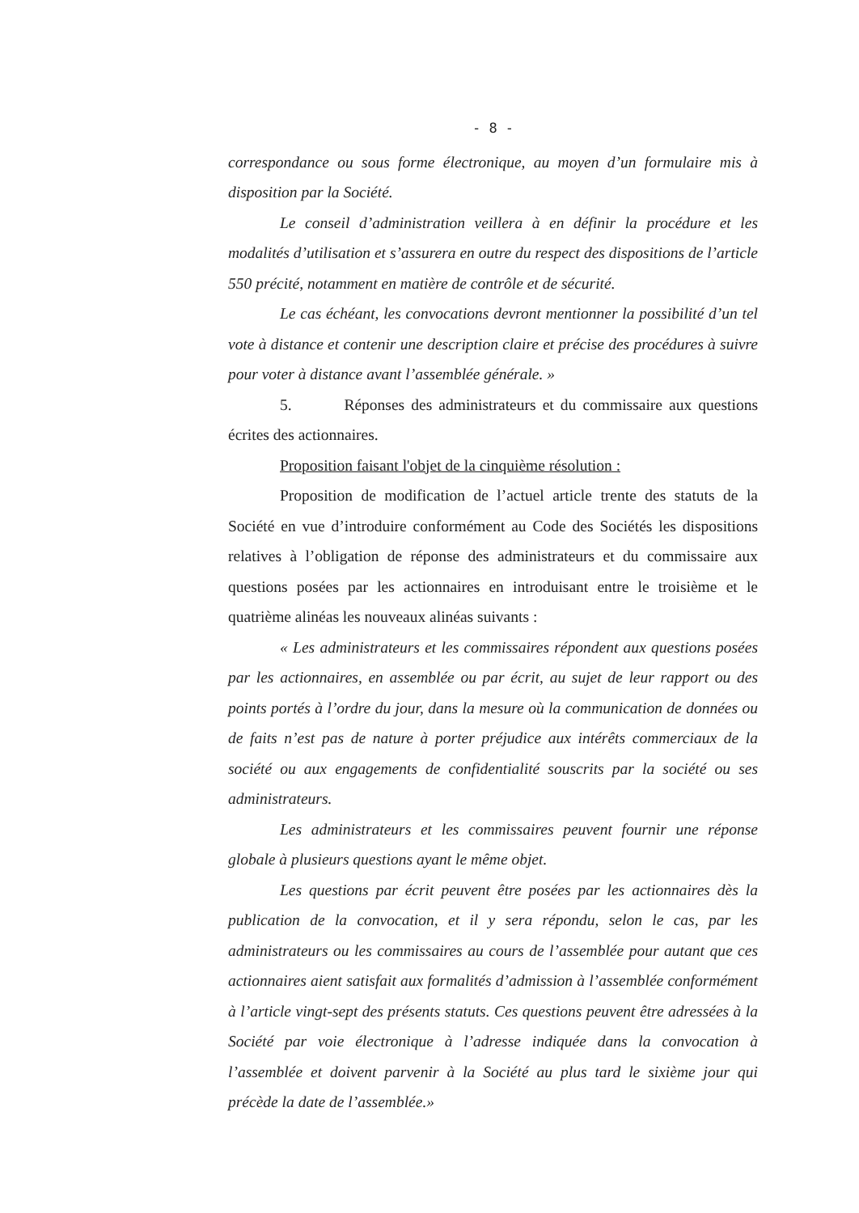- 8 -
correspondance ou sous forme électronique, au moyen d’un formulaire mis à disposition par la Société.
Le conseil d’administration veillera à en définir la procédure et les modalités d’utilisation et s’assurera en outre du respect des dispositions de l’article 550 précité, notamment en matière de contrôle et de sécurité.
Le cas échéant, les convocations devront mentionner la possibilité d’un tel vote à distance et contenir une description claire et précise des procédures à suivre pour voter à distance avant l’assemblée générale. »
5. Réponses des administrateurs et du commissaire aux questions écrites des actionnaires.
Proposition faisant l'objet de la cinquième résolution :
Proposition de modification de l’actuel article trente des statuts de la Société en vue d’introduire conformément au Code des Sociétés les dispositions relatives à l’obligation de réponse des administrateurs et du commissaire aux questions posées par les actionnaires en introduisant entre le troisième et le quatrième alinéas les nouveaux alinéas suivants :
« Les administrateurs et les commissaires répondent aux questions posées par les actionnaires, en assemblée ou par écrit, au sujet de leur rapport ou des points portés à l’ordre du jour, dans la mesure où la communication de données ou de faits n’est pas de nature à porter préjudice aux intérêts commerciaux de la société ou aux engagements de confidentialité souscrits par la société ou ses administrateurs.
Les administrateurs et les commissaires peuvent fournir une réponse globale à plusieurs questions ayant le même objet.
Les questions par écrit peuvent être posées par les actionnaires dès la publication de la convocation, et il y sera répondu, selon le cas, par les administrateurs ou les commissaires au cours de l’assemblée pour autant que ces actionnaires aient satisfait aux formalités d’admission à l’assemblée conformément à l’article vingt-sept des présents statuts. Ces questions peuvent être adressées à la Société par voie électronique à l’adresse indiquée dans la convocation à l’assemblée et doivent parvenir à la Société au plus tard le sixième jour qui précède la date de l’assemblée.»